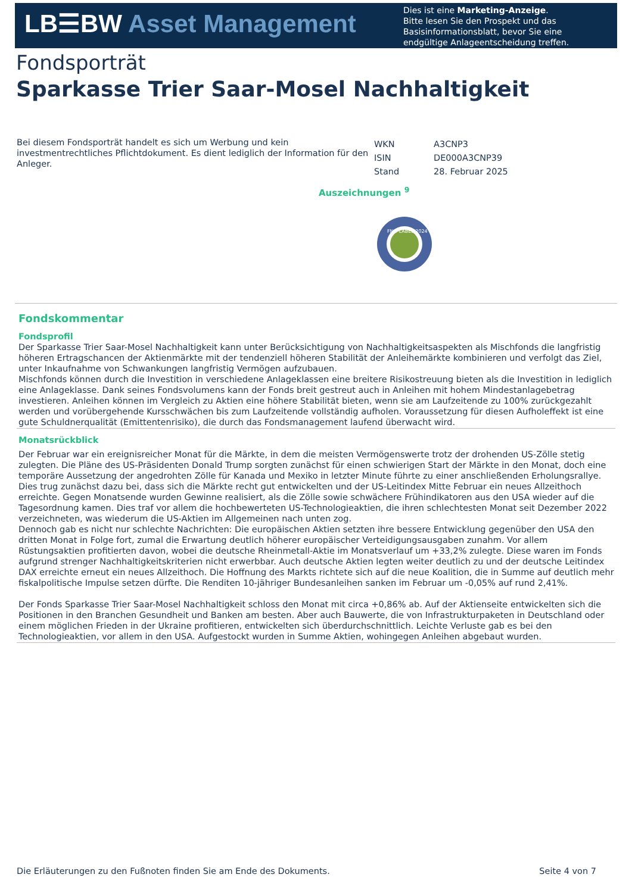LB☰BW Asset Management
Dies ist eine Marketing-Anzeige.
Bitte lesen Sie den Prospekt und das
Basisinformationsblatt, bevor Sie eine
endgültige Anlageentscheidung treffen.
Fondsporträt
Sparkasse Trier Saar-Mosel Nachhaltigkeit
Bei diesem Fondsporträt handelt es sich um Werbung und kein investmentrechtliches Pflichtdokument. Es dient lediglich der Information für den Anleger.
| WKN | A3CNP3 |
| ISIN | DE000A3CNP39 |
| Stand | 28. Februar 2025 |
Auszeichnungen <sup>9</sup>
FNG-LABEL 2024
Fondskommentar
Fondsprofil
Der Sparkasse Trier Saar-Mosel Nachhaltigkeit kann unter Berücksichtigung von Nachhaltigkeitsaspekten als Mischfonds die langfristig höheren Ertragschancen der Aktienmärkte mit der tendenziell höheren Stabilität der Anleihemärkte kombinieren und verfolgt das Ziel, unter Inkaufnahme von Schwankungen langfristig Vermögen aufzubauen.
Mischfonds können durch die Investition in verschiedene Anlageklassen eine breitere Risikostreuung bieten als die Investition in lediglich eine Anlageklasse. Dank seines Fondsvolumens kann der Fonds breit gestreut auch in Anleihen mit hohem Mindestanlagebetrag investieren. Anleihen können im Vergleich zu Aktien eine höhere Stabilität bieten, wenn sie am Laufzeitende zu 100% zurückgezahlt werden und vorübergehende Kursschwächen bis zum Laufzeitende vollständig aufholen. Voraussetzung für diesen Aufholeffekt ist eine gute Schuldnerqualität (Emittentenrisiko), die durch das Fondsmanagement laufend überwacht wird.
Monatsrückblick
Der Februar war ein ereignisreicher Monat für die Märkte, in dem die meisten Vermögenswerte trotz der drohenden US-Zölle stetig zulegten. Die Pläne des US-Präsidenten Donald Trump sorgten zunächst für einen schwierigen Start der Märkte in den Monat, doch eine temporäre Aussetzung der angedrohten Zölle für Kanada und Mexiko in letzter Minute führte zu einer anschließenden Erholungsrallye. Dies trug zunächst dazu bei, dass sich die Märkte recht gut entwickelten und der US-Leitindex Mitte Februar ein neues Allzeithoch erreichte. Gegen Monatsende wurden Gewinne realisiert, als die Zölle sowie schwächere Frühindikatoren aus den USA wieder auf die Tagesordnung kamen. Dies traf vor allem die hochbewerteten US-Technologieaktien, die ihren schlechtesten Monat seit Dezember 2022 verzeichneten, was wiederum die US-Aktien im Allgemeinen nach unten zog.
Dennoch gab es nicht nur schlechte Nachrichten: Die europäischen Aktien setzten ihre bessere Entwicklung gegenüber den USA den dritten Monat in Folge fort, zumal die Erwartung deutlich höherer europäischer Verteidigungsausgaben zunahm. Vor allem Rüstungsaktien profitierten davon, wobei die deutsche Rheinmetall-Aktie im Monatsverlauf um +33,2% zulegte. Diese waren im Fonds aufgrund strenger Nachhaltigkeitskriterien nicht erwerbbar. Auch deutsche Aktien legten weiter deutlich zu und der deutsche Leitindex DAX erreichte erneut ein neues Allzeithoch. Die Hoffnung des Markts richtete sich auf die neue Koalition, die in Summe auf deutlich mehr fiskalpolitische Impulse setzen dürfte. Die Renditen 10-jähriger Bundesanleihen sanken im Februar um -0,05% auf rund 2,41%.
Der Fonds Sparkasse Trier Saar-Mosel Nachhaltigkeit schloss den Monat mit circa +0,86% ab. Auf der Aktienseite entwickelten sich die Positionen in den Branchen Gesundheit und Banken am besten. Aber auch Bauwerte, die von Infrastrukturpaketen in Deutschland oder einem möglichen Frieden in der Ukraine profitieren, entwickelten sich überdurchschnittlich. Leichte Verluste gab es bei den Technologieaktien, vor allem in den USA. Aufgestockt wurden in Summe Aktien, wohingegen Anleihen abgebaut wurden.
Die Erläuterungen zu den Fußnoten finden Sie am Ende des Dokuments. Seite 4 von 7